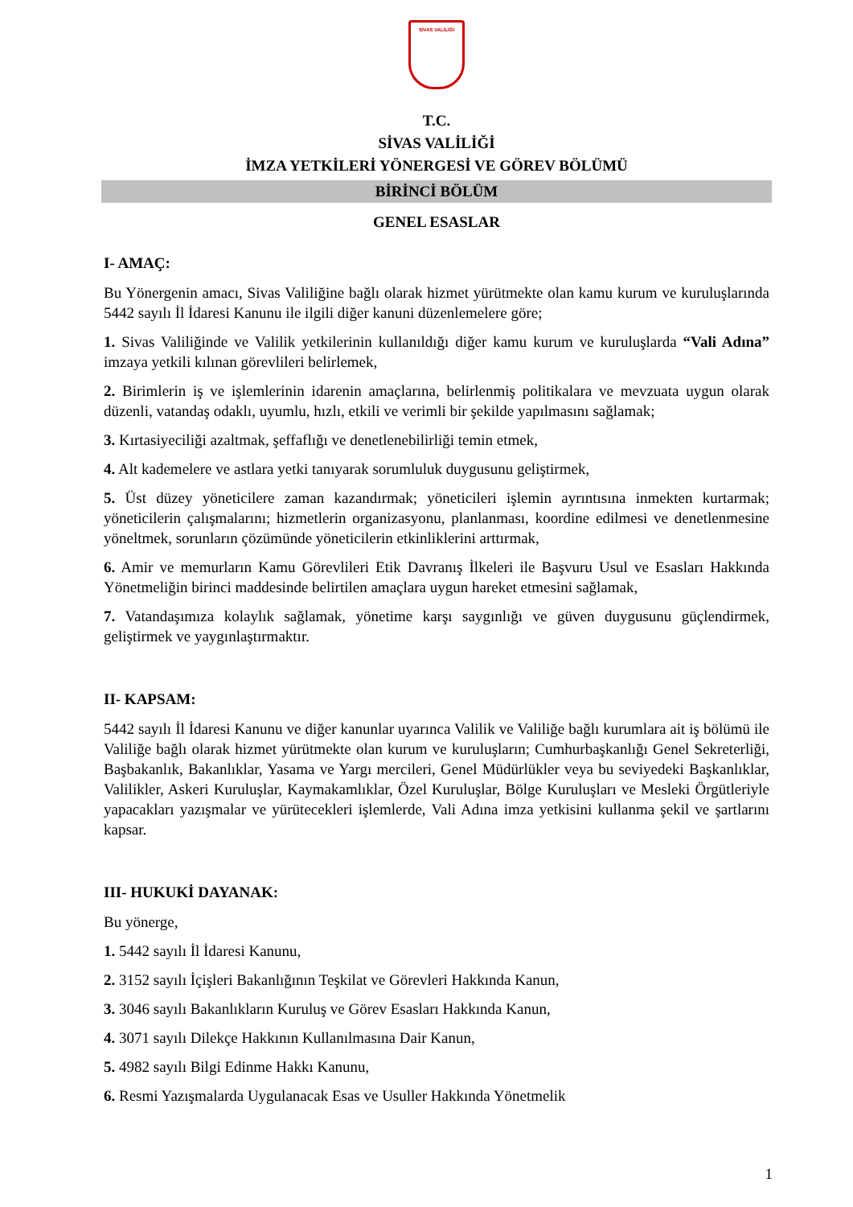SİVAS VALİLİĞİ
T.C.
SİVAS VALİLİĞİ
İMZA YETKİLERİ YÖNERGESİ VE GÖREV BÖLÜMÜ
BİRİNCİ BÖLÜM
GENEL ESASLAR
I- AMAÇ:
Bu Yönergenin amacı, Sivas Valiliğine bağlı olarak hizmet yürütmekte olan kamu kurum ve kuruluşlarında 5442 sayılı İl İdaresi Kanunu ile ilgili diğer kanuni düzenlemelere göre;
1. Sivas Valiliğinde ve Valilik yetkilerinin kullanıldığı diğer kamu kurum ve kuruluşlarda “Vali Adına” imzaya yetkili kılınan görevlileri belirlemek,
2. Birimlerin iş ve işlemlerinin idarenin amaçlarına, belirlenmiş politikalara ve mevzuata uygun olarak düzenli, vatandaş odaklı, uyumlu, hızlı, etkili ve verimli bir şekilde yapılmasını sağlamak;
3. Kırtasiyeciliği azaltmak, şeffaflığı ve denetlenebilirliği temin etmek,
4. Alt kademelere ve astlara yetki tanıyarak sorumluluk duygusunu geliştirmek,
5. Üst düzey yöneticilere zaman kazandırmak; yöneticileri işlemin ayrıntısına inmekten kurtarmak; yöneticilerin çalışmalarını; hizmetlerin organizasyonu, planlanması, koordine edilmesi ve denetlenmesine yöneltmek, sorunların çözümünde yöneticilerin etkinliklerini arttırmak,
6. Amir ve memurların Kamu Görevlileri Etik Davranış İlkeleri ile Başvuru Usul ve Esasları Hakkında Yönetmeliğin birinci maddesinde belirtilen amaçlara uygun hareket etmesini sağlamak,
7. Vatandaşımıza kolaylık sağlamak, yönetime karşı saygınlığı ve güven duygusunu güçlendirmek, geliştirmek ve yaygınlaştırmaktır.
II- KAPSAM:
5442 sayılı İl İdaresi Kanunu ve diğer kanunlar uyarınca Valilik ve Valiliğe bağlı kurumlara ait iş bölümü ile Valiliğe bağlı olarak hizmet yürütmekte olan kurum ve kuruluşların; Cumhurbaşkanlığı Genel Sekreterliği, Başbakanlık, Bakanlıklar, Yasama ve Yargı mercileri, Genel Müdürlükler veya bu seviyedeki Başkanlıklar, Valilikler, Askeri Kuruluşlar, Kaymakamlıklar, Özel Kuruluşlar, Bölge Kuruluşları ve Mesleki Örgütleriyle yapacakları yazışmalar ve yürütecekleri işlemlerde, Vali Adına imza yetkisini kullanma şekil ve şartlarını kapsar.
III- HUKUKİ DAYANAK:
Bu yönerge,
1. 5442 sayılı İl İdaresi Kanunu,
2. 3152 sayılı İçişleri Bakanlığının Teşkilat ve Görevleri Hakkında Kanun,
3. 3046 sayılı Bakanlıkların Kuruluş ve Görev Esasları Hakkında Kanun,
4. 3071 sayılı Dilekçe Hakkının Kullanılmasına Dair Kanun,
5. 4982 sayılı Bilgi Edinme Hakkı Kanunu,
6. Resmi Yazışmalarda Uygulanacak Esas ve Usuller Hakkında Yönetmelik
1